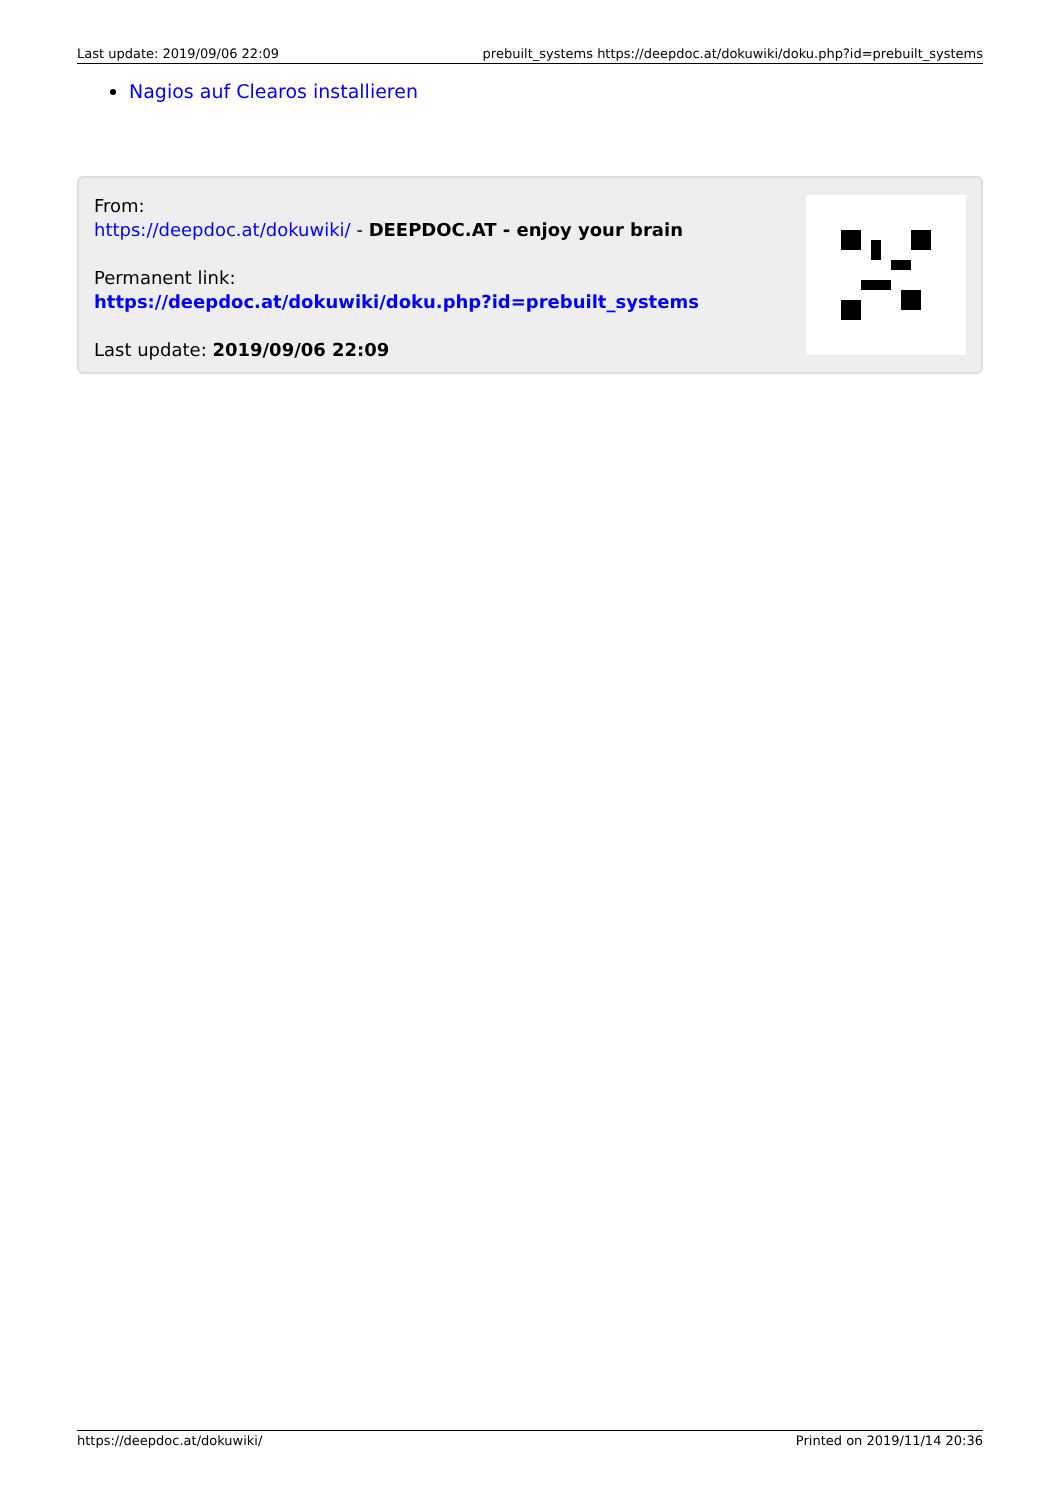Last update: 2019/09/06 22:09 prebuilt_systems https://deepdoc.at/dokuwiki/doku.php?id=prebuilt_systems
Nagios auf Clearos installieren
From:
https://deepdoc.at/dokuwiki/ - DEEPDOC.AT - enjoy your brain
Permanent link:
https://deepdoc.at/dokuwiki/doku.php?id=prebuilt_systems
Last update: 2019/09/06 22:09
https://deepdoc.at/dokuwiki/ Printed on 2019/11/14 20:36